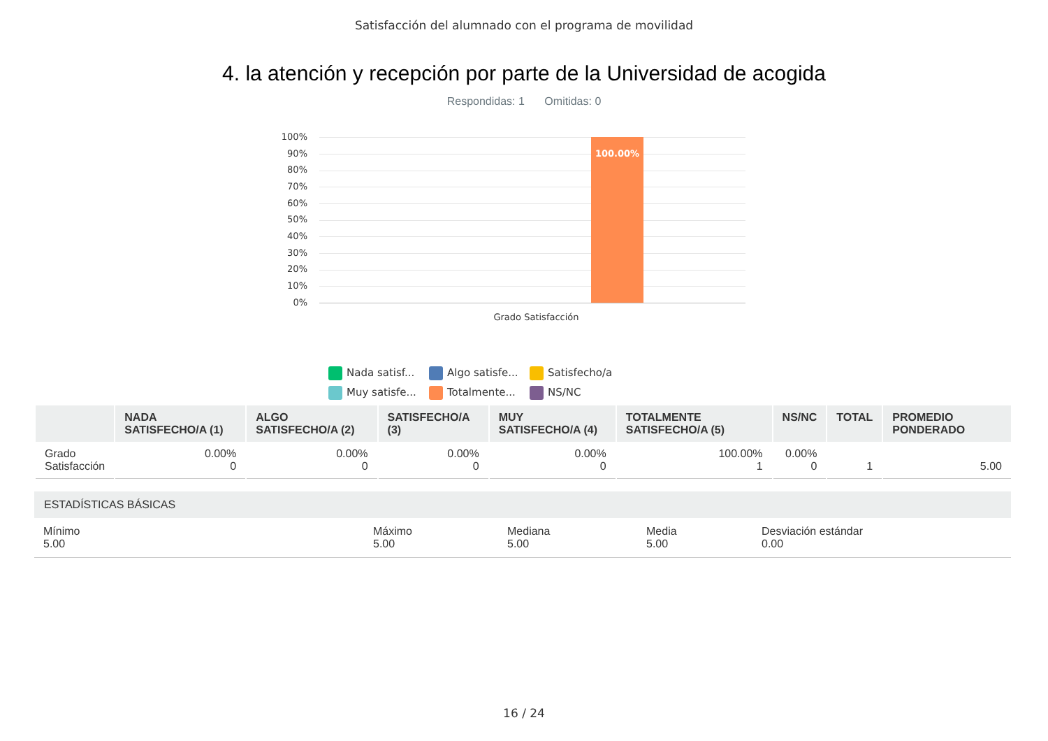Satisfacción del alumnado con el programa de movilidad
4. la atención y recepción por parte de la Universidad de acogida
Respondidas: 1 Omitidas: 0
100%
90%
80%
70%
60%
50%
40%
30%
20%
10%
0%
100.00%
Grado Satisfacción
Nada satisf...
Algo satisfe...
Satisfecho/a
Muy satisfe...
Totalmente...
NS/NC
| | NADA SATISFECHO/A (1) | ALGO SATISFECHO/A (2) | SATISFECHO/A (3) | MUY SATISFECHO/A (4) | TOTALMENTE SATISFECHO/A (5) | NS/NC | TOTAL | PROMEDIO PONDERADO |
| --- | --- | --- | --- | --- | --- | --- | --- | --- |
| Grado Satisfacción | 0.00% 0 | 0.00% 0 | 0.00% 0 | 0.00% 0 | 100.00% 1 | 0.00% 0 | 1 | 5.00 |
ESTADÍSTICAS BÁSICAS
Mínimo
5.00
Máximo
5.00
Mediana
5.00
Media
5.00
Desviación estándar
0.00
16 / 24